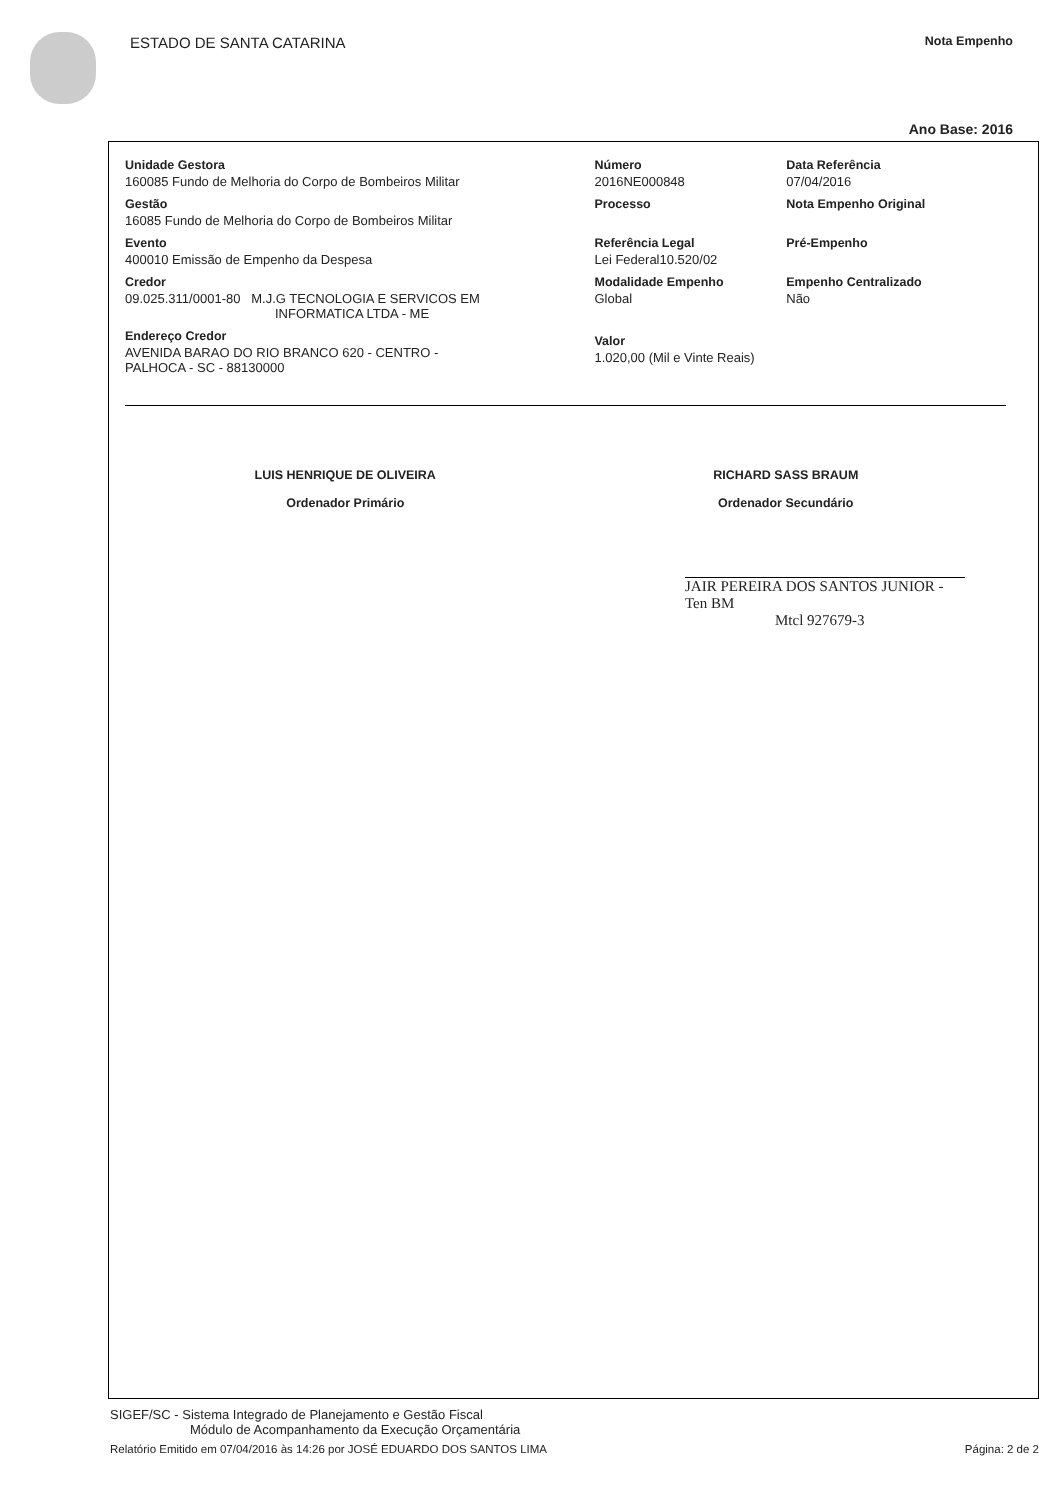ESTADO DE SANTA CATARINA Nota Empenho
Ano Base: 2016
Unidade Gestora
160085 Fundo de Melhoria do Corpo de Bombeiros Militar
Gestão
16085 Fundo de Melhoria do Corpo de Bombeiros Militar
Evento
400010 Emissão de Empenho da Despesa
Credor
09.025.311/0001-80 M.J.G TECNOLOGIA E SERVICOS EM
INFORMATICA LTDA - ME
Endereço Credor
AVENIDA BARAO DO RIO BRANCO 620 - CENTRO -
PALHOCA - SC - 88130000
Número
2016NE000848
Processo
Referência Legal
Lei Federal10.520/02
Modalidade Empenho
Global
Valor
1.020,00 (Mil e Vinte Reais)
Data Referência
07/04/2016
Nota Empenho Original
Pré-Empenho
Empenho Centralizado
Não
LUIS HENRIQUE DE OLIVEIRA
Ordenador Primário
RICHARD SASS BRAUM
Ordenador Secundário
JAIR PEREIRA DOS SANTOS JUNIOR - Ten BM
Mtcl 927679-3
SIGEF/SC - Sistema Integrado de Planejamento e Gestão Fiscal
Módulo de Acompanhamento da Execução Orçamentária
Relatório Emitido em 07/04/2016 às 14:26 por JOSÉ EDUARDO DOS SANTOS LIMA Página: 2 de 2